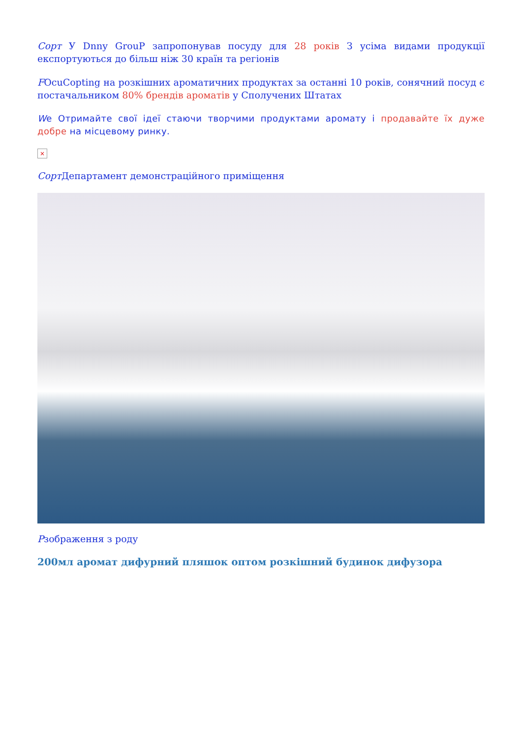Сорт У Dnny GrouP запропонував посуду для 28 років З усіма видами продукції експортуються до більш ніж 30 країн та регіонів
FOcuCopting на розкішних ароматичних продуктах за останні 10 років, сонячний посуд є постачальником 80% брендів ароматів у Сполучених Штатах
We Отримайте свої ідеї стаючи творчими продуктами аромату і продавайте їх дуже добре на місцевому ринку.
×
Сорт Департамент демонстраційного приміщення
Рзображення з роду
200мл аромат дифурний пляшок оптом розкішний будинок дифузора